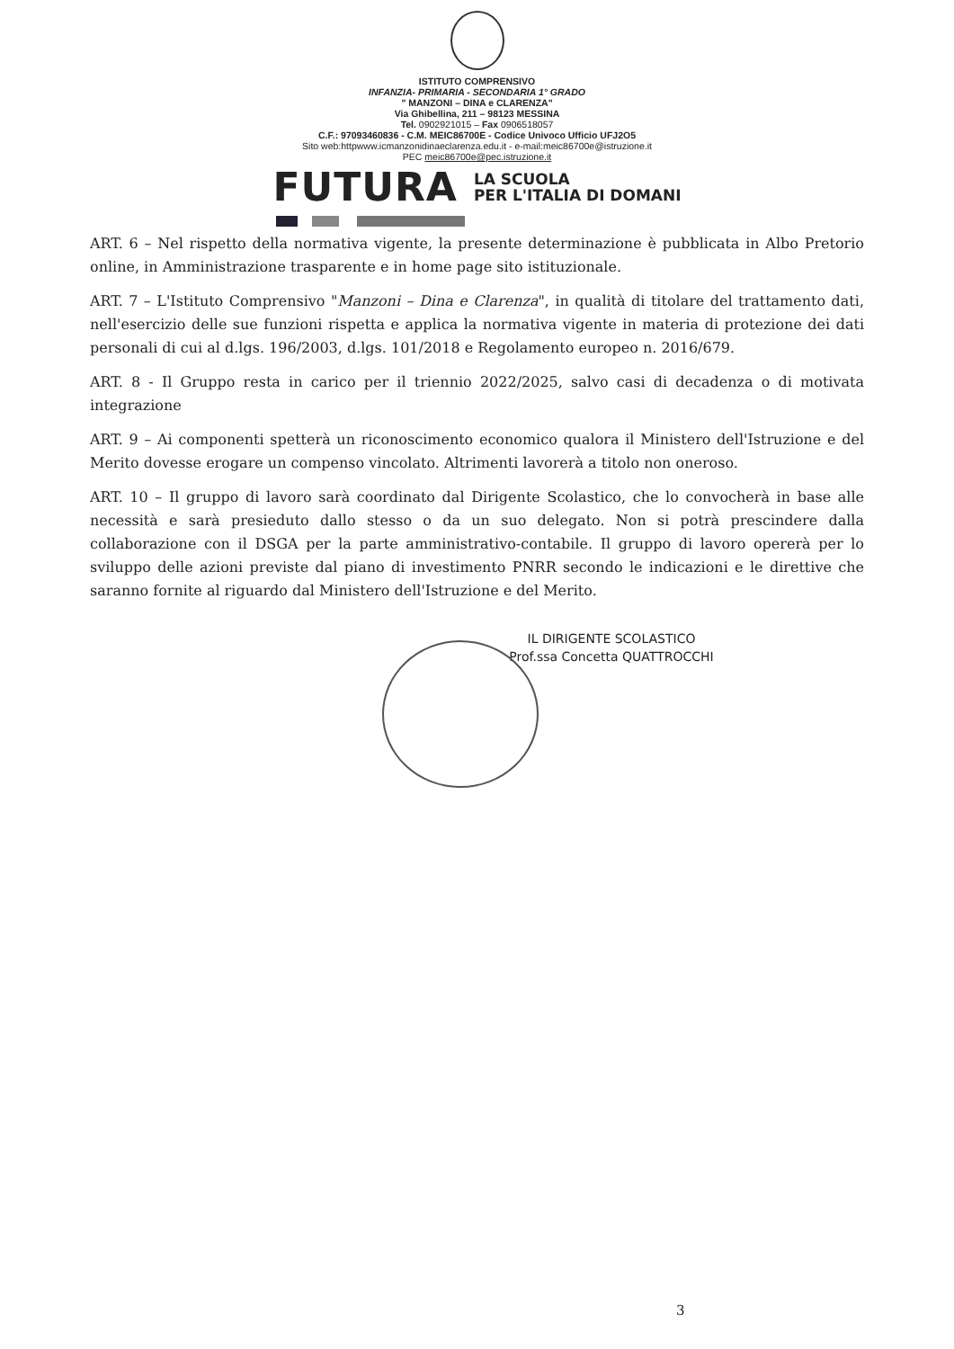ISTITUTO COMPRENSIVO
INFANZIA- PRIMARIA - SECONDARIA 1° GRADO
" MANZONI – DINA e CLARENZA"
Via Ghibellina, 211 – 98123 MESSINA
Tel. 0902921015 – Fax 0906518057
C.F.: 97093460836 - C.M. MEIC86700E - Codice Univoco Ufficio UFJ2O5
Sito web:httpwww.icmanzonidinaeclarenza.edu.it - e-mail:meic86700e@istruzione.it
PEC meic86700e@pec.istruzione.it
FUTURA LA SCUOLA
PER L'ITALIA DI DOMANI
ART. 6 – Nel rispetto della normativa vigente, la presente determinazione è pubblicata in Albo Pretorio online, in Amministrazione trasparente e in home page sito istituzionale.
ART. 7 – L'Istituto Comprensivo "Manzoni – Dina e Clarenza", in qualità di titolare del trattamento dati, nell'esercizio delle sue funzioni rispetta e applica la normativa vigente in materia di protezione dei dati personali di cui al d.lgs. 196/2003, d.lgs. 101/2018 e Regolamento europeo n. 2016/679.
ART. 8 - Il Gruppo resta in carico per il triennio 2022/2025, salvo casi di decadenza o di motivata integrazione
ART. 9 – Ai componenti spetterà un riconoscimento economico qualora il Ministero dell'Istruzione e del Merito dovesse erogare un compenso vincolato. Altrimenti lavorerà a titolo non oneroso.
ART. 10 – Il gruppo di lavoro sarà coordinato dal Dirigente Scolastico, che lo convocherà in base alle necessità e sarà presieduto dallo stesso o da un suo delegato. Non si potrà prescindere dalla collaborazione con il DSGA per la parte amministrativo-contabile. Il gruppo di lavoro opererà per lo sviluppo delle azioni previste dal piano di investimento PNRR secondo le indicazioni e le direttive che saranno fornite al riguardo dal Ministero dell'Istruzione e del Merito.
IL DIRIGENTE SCOLASTICO
Prof.ssa Concetta QUATTROCCHI
3